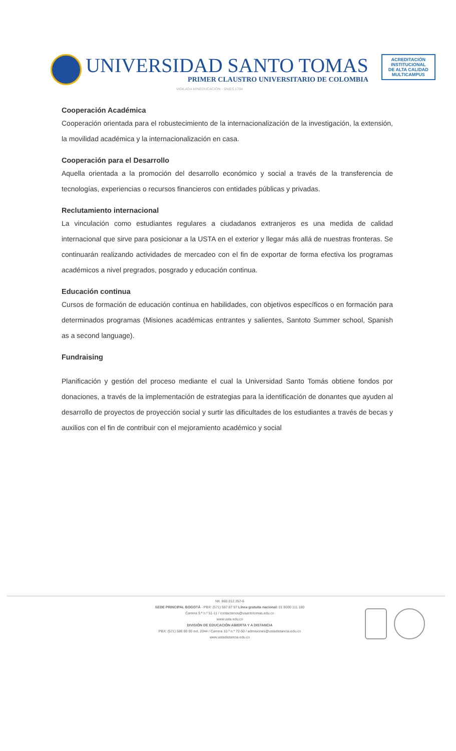UNIVERSIDAD SANTO TOMAS
PRIMER CLAUSTRO UNIVERSITARIO DE COLOMBIA
VIGILADA MINEDUCACIÓN - SNIES 1704
ACREDITACIÓN
INSTITUCIONAL
DE ALTA CALIDAD
MULTICAMPUS
Cooperación Académica
Cooperación orientada para el robustecimiento de la internacionalización de la investigación, la extensión, la movilidad académica y la internacionalización en casa.
Cooperación para el Desarrollo
Aquella orientada a la promoción del desarrollo económico y social a través de la transferencia de tecnologías, experiencias o recursos financieros con entidades públicas y privadas.
Reclutamiento internacional
La vinculación como estudiantes regulares a ciudadanos extranjeros es una medida de calidad internacional que sirve para posicionar a la USTA en el exterior y llegar más allá de nuestras fronteras. Se continuarán realizando actividades de mercadeo con el fin de exportar de forma efectiva los programas académicos a nivel pregrados, posgrado y educación continua.
Educación continua
Cursos de formación de educación continua en habilidades, con objetivos específicos o en formación para determinados programas (Misiones académicas entrantes y salientes, Santoto Summer school, Spanish as a second language).
Fundraising
Planificación y gestión del proceso mediante el cual la Universidad Santo Tomás obtiene fondos por donaciones, a través de la implementación de estrategias para la identificación de donantes que ayuden al desarrollo de proyectos de proyección social y surtir las dificultades de los estudiantes a través de becas y auxilios con el fin de contribuir con el mejoramiento académico y social
NIt. 860.012.357-6
SEDE PRINCIPAL BOGOTÁ - PBX: (571) 587 87 97 Línea gratuita nacional: 01 8000 111 180
Carrera 9.ª n.º 51-11 / contactenos@usantotomas.edu.co
www.usta.edu.co
DIVISIÓN DE EDUCACIÓN ABIERTA Y A DISTANCIA
PBX: (571) 586 00 00 ext. 2044 / Carrera 10.ª n.º 72-50 / admisiones@ustadistancia.edu.co
www.ustadistancia.edu.co